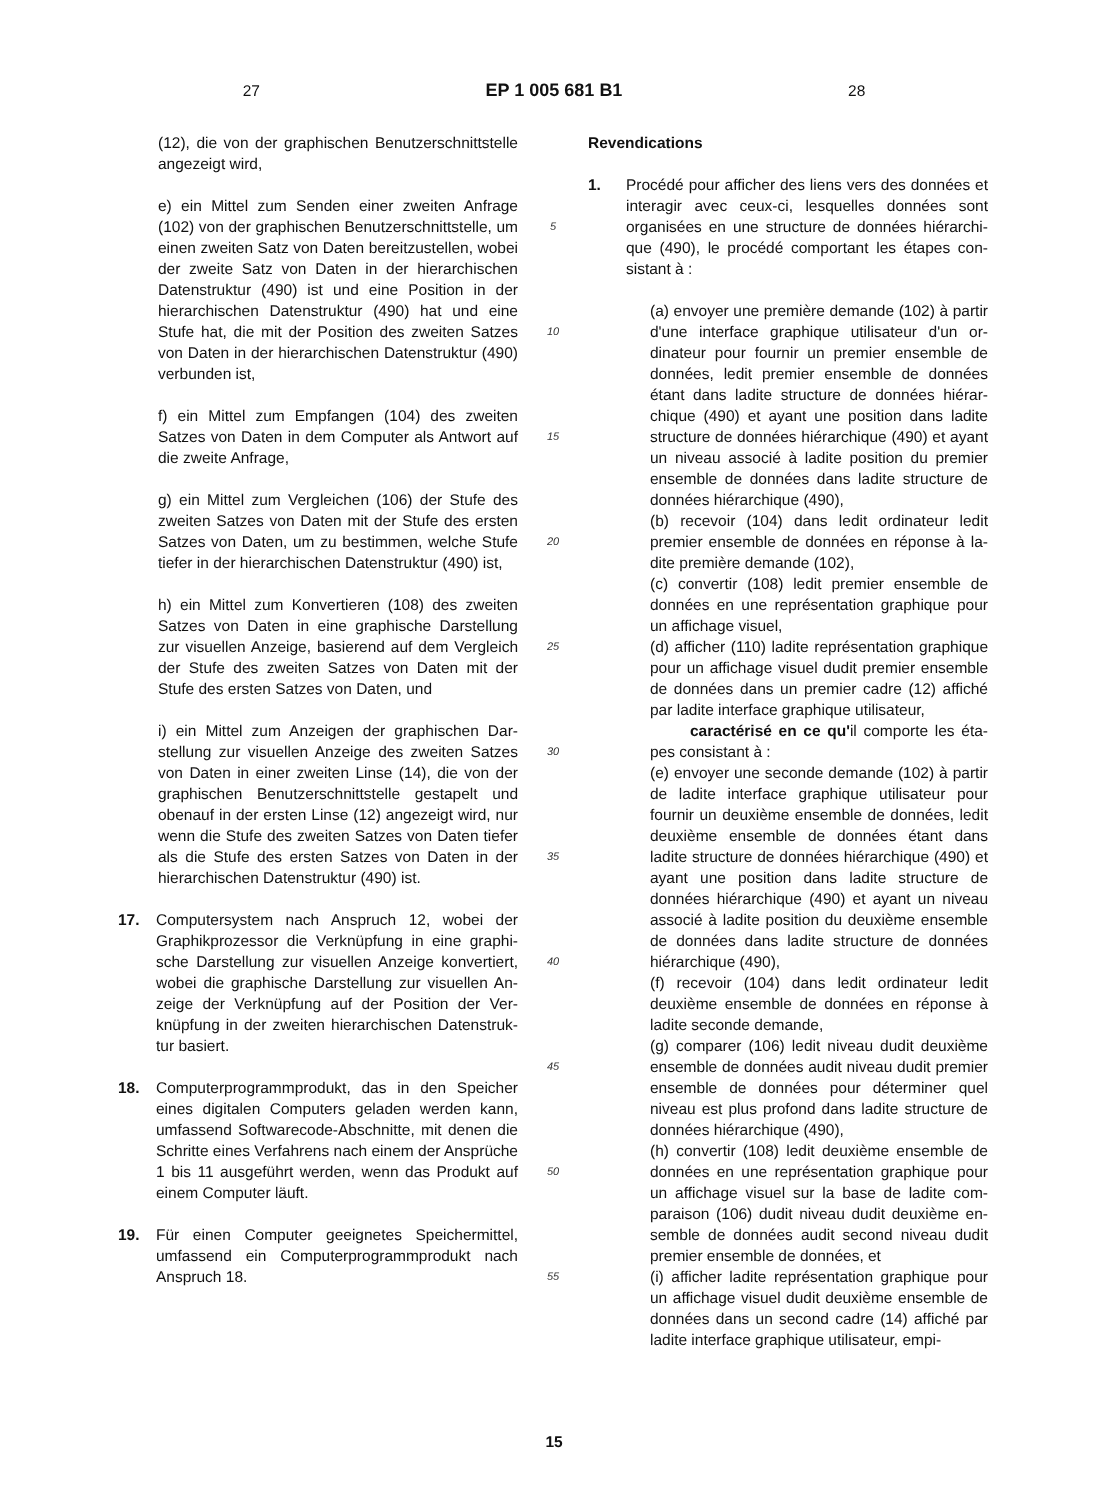27
EP 1 005 681 B1
28
(12), die von der graphischen Benutzerschnitt­stelle angezeigt wird,
e) ein Mittel zum Senden einer zweiten Anfrage (102) von der graphischen Benutzerschnittstel­le, um einen zweiten Satz von Daten bereitzu­stellen, wobei der zweite Satz von Daten in der hierarchischen Datenstruktur (490) ist und eine Position in der hierarchischen Datenstruktur (490) hat und eine Stufe hat, die mit der Posi­tion des zweiten Satzes von Daten in der hier­archischen Datenstruktur (490) verbunden ist,
f) ein Mittel zum Empfangen (104) des zweiten Satzes von Daten in dem Computer als Antwort auf die zweite Anfrage,
g) ein Mittel zum Vergleichen (106) der Stufe des zweiten Satzes von Daten mit der Stufe des ersten Satzes von Daten, um zu bestimmen, welche Stufe tiefer in der hierarchischen Daten­struktur (490) ist,
h) ein Mittel zum Konvertieren (108) des zwei­ten Satzes von Daten in eine graphische Dar­stellung zur visuellen Anzeige, basierend auf dem Vergleich der Stufe des zweiten Satzes von Daten mit der Stufe des ersten Satzes von Daten, und
i) ein Mittel zum Anzeigen der graphischen Dar­stellung zur visuellen Anzeige des zweiten Sat­zes von Daten in einer zweiten Linse (14), die von der graphischen Benutzerschnittstelle ge­stapelt und obenauf in der ersten Linse (12) an­gezeigt wird, nur wenn die Stufe des zweiten Satzes von Daten tiefer als die Stufe des ersten Satzes von Daten in der hierarchischen Daten­struktur (490) ist.
17. Computersystem nach Anspruch 12, wobei der Graphikprozessor die Verknüpfung in eine graphi­sche Darstellung zur visuellen Anzeige konvertiert, wobei die graphische Darstellung zur visuellen An­zeige der Verknüpfung auf der Position der Ver­knüpfung in der zweiten hierarchischen Datenstruk­tur basiert.
18. Computerprogrammprodukt, das in den Speicher eines digitalen Computers geladen werden kann, umfassend Softwarecode-Abschnitte, mit denen die Schritte eines Verfahrens nach einem der An­sprüche 1 bis 11 ausgeführt werden, wenn das Pro­dukt auf einem Computer läuft.
19. Für einen Computer geeignetes Speichermittel, umfassend ein Computerprogrammprodukt nach Anspruch 18.
5
10
15
20
25
30
35
40
45
50
55
Revendications
1. Procédé pour afficher des liens vers des données et interagir avec ceux-ci, lesquelles données sont organisées en une structure de données hiérarchi­que (490), le procédé comportant les étapes con­sistant à :
(a) envoyer une première demande (102) à par­tir d'une interface graphique utilisateur d'un or­dinateur pour fournir un premier ensemble de données, ledit premier ensemble de données étant dans ladite structure de données hiérar­chique (490) et ayant une position dans ladite structure de données hiérarchique (490) et ayant un niveau associé à ladite position du premier ensemble de données dans ladite structure de données hiérarchique (490),
(b) recevoir (104) dans ledit ordinateur ledit premier ensemble de données en réponse à la­dite première demande (102),
(c) convertir (108) ledit premier ensemble de données en une représentation graphique pour un affichage visuel,
(d) afficher (110) ladite représentation graphi­que pour un affichage visuel dudit premier en­semble de données dans un premier cadre (12) affiché par ladite interface graphique utilisateur,
caractérisé en ce qu'il comporte les éta­pes consistant à :
(e) envoyer une seconde demande (102) à par­tir de ladite interface graphique utilisateur pour fournir un deuxième ensemble de données, le­dit deuxième ensemble de données étant dans ladite structure de données hiérarchique (490) et ayant une position dans ladite structure de données hiérarchique (490) et ayant un niveau associé à ladite position du deuxième ensem­ble de données dans ladite structure de don­nées hiérarchique (490),
(f) recevoir (104) dans ledit ordinateur ledit deuxième ensemble de données en réponse à ladite seconde demande,
(g) comparer (106) ledit niveau dudit deuxième ensemble de données audit niveau dudit pre­mier ensemble de données pour déterminer quel niveau est plus profond dans ladite struc­ture de données hiérarchique (490),
(h) convertir (108) ledit deuxième ensemble de données en une représentation graphique pour un affichage visuel sur la base de ladite com­paraison (106) dudit niveau dudit deuxième en­semble de données audit second niveau dudit premier ensemble de données, et
(i) afficher ladite représentation graphique pour un affichage visuel dudit deuxième ensemble de données dans un second cadre (14) affiché par ladite interface graphique utilisateur, empi-
15